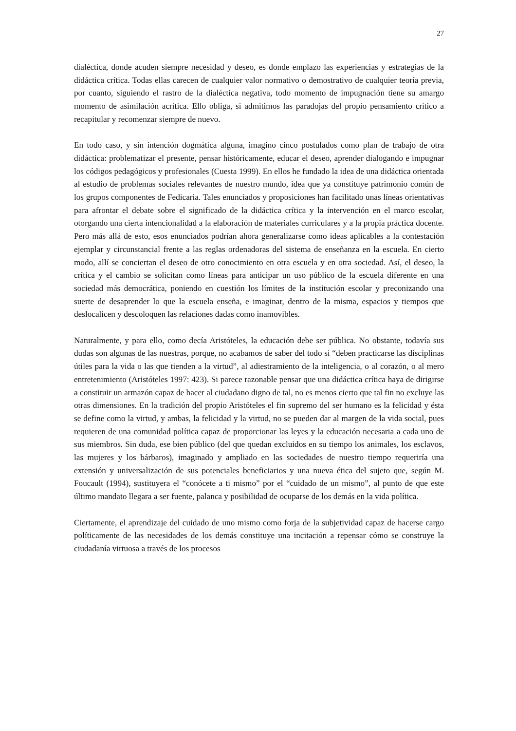27
dialéctica, donde acuden siempre necesidad y deseo, es donde emplazo las experiencias y estrategias de la didáctica crítica. Todas ellas carecen de cualquier valor normativo o demostrativo de cualquier teoría previa, por cuanto, siguiendo el rastro de la dialéctica negativa, todo momento de impugnación tiene su amargo momento de asimilación acrítica. Ello obliga, si admitimos las paradojas del propio pensamiento crítico a recapitular y recomenzar siempre de nuevo.
En todo caso, y sin intención dogmática alguna, imagino cinco postulados como plan de trabajo de otra didáctica: problematizar el presente, pensar históricamente, educar el deseo, aprender dialogando e impugnar los códigos pedagógicos y profesionales (Cuesta 1999). En ellos he fundado la idea de una didáctica orientada al estudio de problemas sociales relevantes de nuestro mundo, idea que ya constituye patrimonio común de los grupos componentes de Fedicaria. Tales enunciados y proposiciones han facilitado unas líneas orientativas para afrontar el debate sobre el significado de la didáctica crítica y la intervención en el marco escolar, otorgando una cierta intencionalidad a la elaboración de materiales curriculares y a la propia práctica docente. Pero más allá de esto, esos enunciados podrían ahora generalizarse como ideas aplicables a la contestación ejemplar y circunstancial frente a las reglas ordenadoras del sistema de enseñanza en la escuela. En cierto modo, allí se conciertan el deseo de otro conocimiento en otra escuela y en otra sociedad. Así, el deseo, la crítica y el cambio se solicitan como líneas para anticipar un uso público de la escuela diferente en una sociedad más democrática, poniendo en cuestión los límites de la institución escolar y preconizando una suerte de desaprender lo que la escuela enseña, e imaginar, dentro de la misma, espacios y tiempos que deslocalicen y descoloquen las relaciones dadas como inamovibles.
Naturalmente, y para ello, como decía Aristóteles, la educación debe ser pública. No obstante, todavía sus dudas son algunas de las nuestras, porque, no acabamos de saber del todo si “deben practicarse las disciplinas útiles para la vida o las que tienden a la virtud”, al adiestramiento de la inteligencia, o al corazón, o al mero entretenimiento (Aristóteles 1997: 423). Si parece razonable pensar que una didáctica crítica haya de dirigirse a constituir un armazón capaz de hacer al ciudadano digno de tal, no es menos cierto que tal fin no excluye las otras dimensiones. En la tradición del propio Aristóteles el fin supremo del ser humano es la felicidad y ésta se define como la virtud, y ambas, la felicidad y la virtud, no se pueden dar al margen de la vida social, pues requieren de una comunidad política capaz de proporcionar las leyes y la educación necesaria a cada uno de sus miembros. Sin duda, ese bien público (del que quedan excluidos en su tiempo los animales, los esclavos, las mujeres y los bárbaros), imaginado y ampliado en las sociedades de nuestro tiempo requeriría una extensión y universalización de sus potenciales beneficiarios y una nueva ética del sujeto que, según M. Foucault (1994), sustituyera el “conócete a ti mismo” por el “cuidado de un mismo”, al punto de que este último mandato llegara a ser fuente, palanca y posibilidad de ocuparse de los demás en la vida política.
Ciertamente, el aprendizaje del cuidado de uno mismo como forja de la subjetividad capaz de hacerse cargo políticamente de las necesidades de los demás constituye una incitación a repensar cómo se construye la ciudadanía virtuosa a través de los procesos